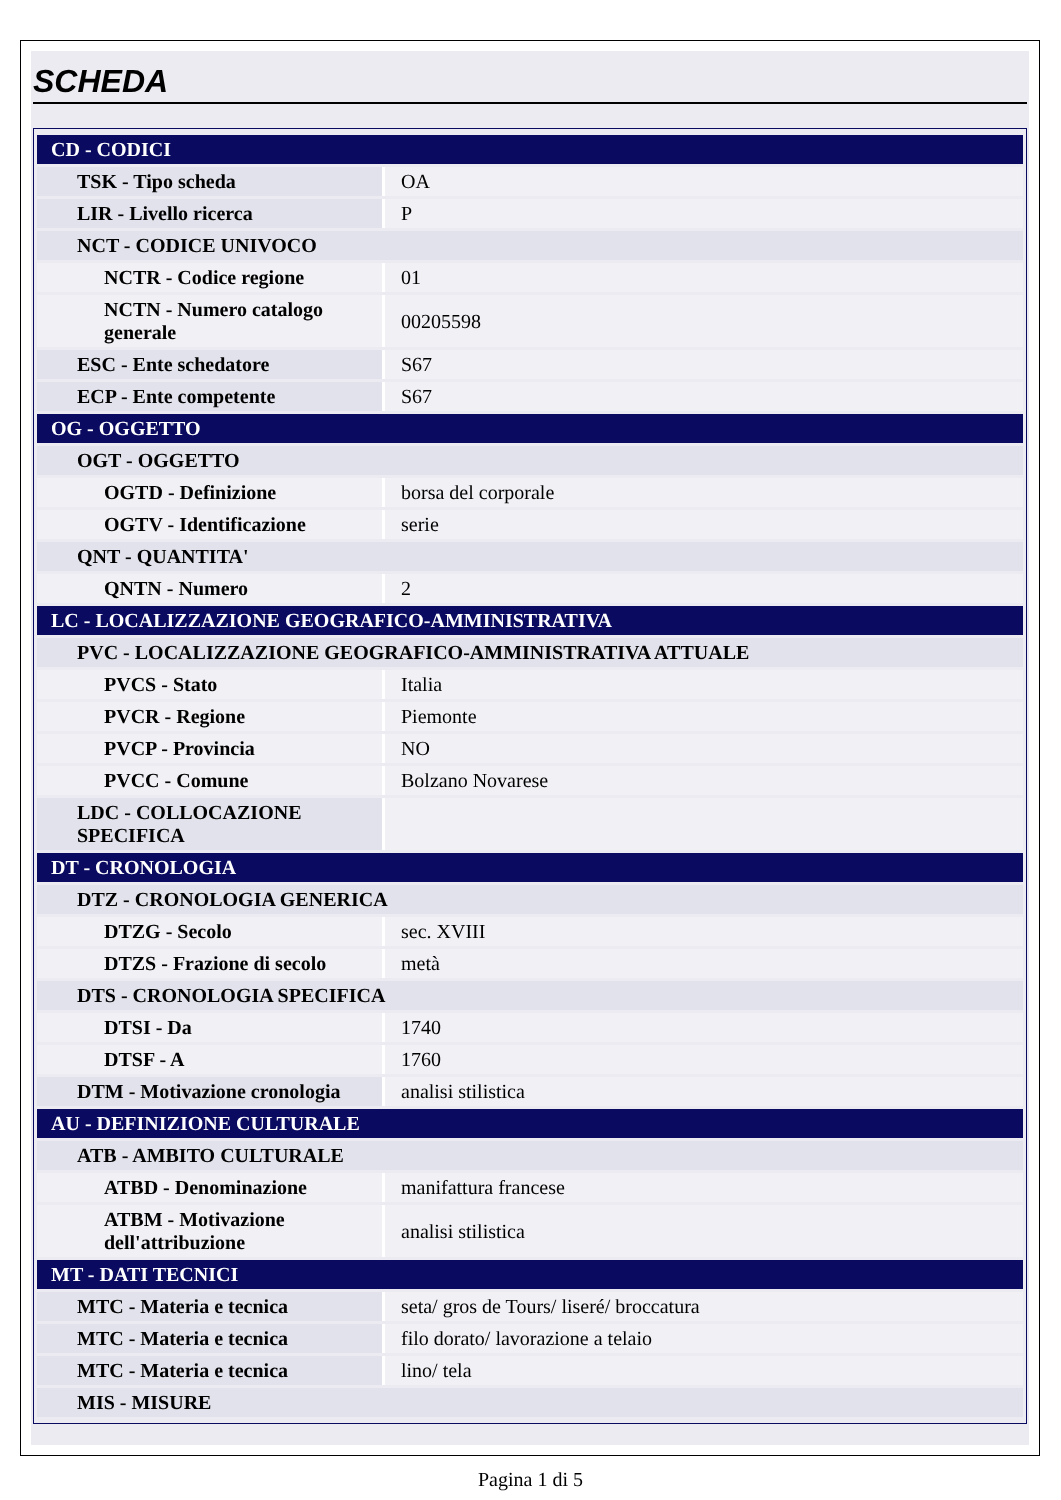SCHEDA
| CD - CODICI | |
| TSK - Tipo scheda | OA |
| LIR - Livello ricerca | P |
| NCT - CODICE UNIVOCO | |
| NCTR - Codice regione | 01 |
| NCTN - Numero catalogo generale | 00205598 |
| ESC - Ente schedatore | S67 |
| ECP - Ente competente | S67 |
| OG - OGGETTO | |
| OGT - OGGETTO | |
| OGTD - Definizione | borsa del corporale |
| OGTV - Identificazione | serie |
| QNT - QUANTITA' | |
| QNTN - Numero | 2 |
| LC - LOCALIZZAZIONE GEOGRAFICO-AMMINISTRATIVA | |
| PVC - LOCALIZZAZIONE GEOGRAFICO-AMMINISTRATIVA ATTUALE | |
| PVCS - Stato | Italia |
| PVCR - Regione | Piemonte |
| PVCP - Provincia | NO |
| PVCC - Comune | Bolzano Novarese |
| LDC - COLLOCAZIONE SPECIFICA | |
| DT - CRONOLOGIA | |
| DTZ - CRONOLOGIA GENERICA | |
| DTZG - Secolo | sec. XVIII |
| DTZS - Frazione di secolo | metà |
| DTS - CRONOLOGIA SPECIFICA | |
| DTSI - Da | 1740 |
| DTSF - A | 1760 |
| DTM - Motivazione cronologia | analisi stilistica |
| AU - DEFINIZIONE CULTURALE | |
| ATB - AMBITO CULTURALE | |
| ATBD - Denominazione | manifattura francese |
| ATBM - Motivazione dell'attribuzione | analisi stilistica |
| MT - DATI TECNICI | |
| MTC - Materia e tecnica | seta/ gros de Tours/ liseré/ broccatura |
| MTC - Materia e tecnica | filo dorato/ lavorazione a telaio |
| MTC - Materia e tecnica | lino/ tela |
| MIS - MISURE | |
Pagina 1 di 5